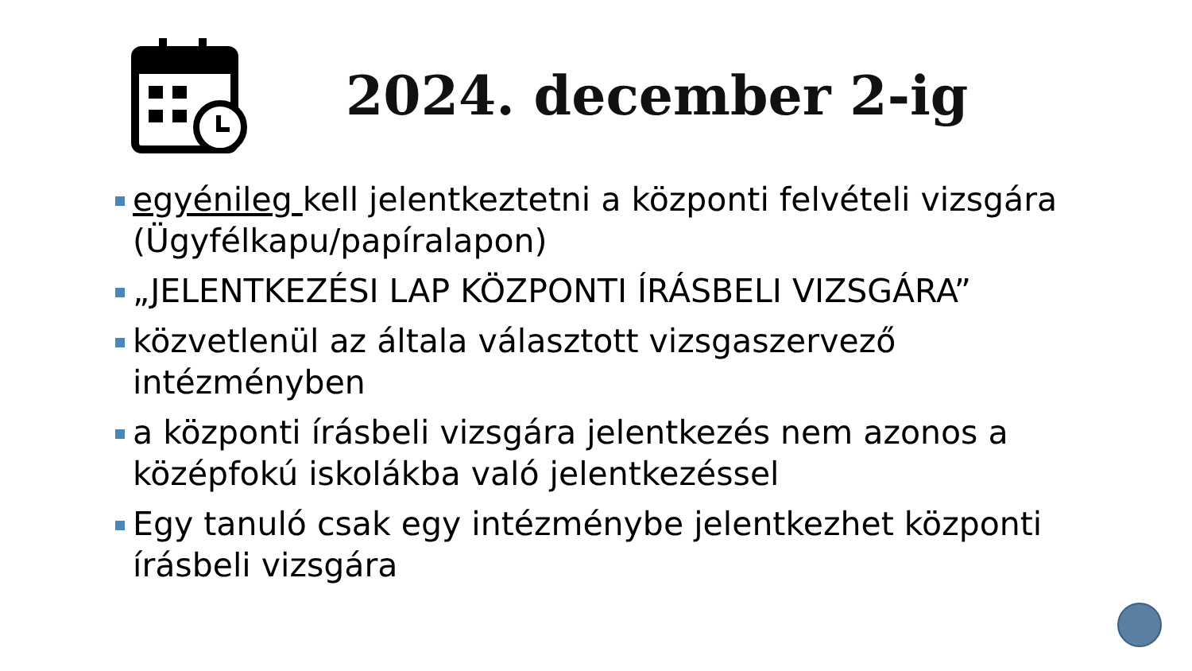2024. december 2-ig
egyénileg kell jelentkeztetni a központi felvételi vizsgára (Ügyfélkapu/papíralapon)
„JELENTKEZÉSI LAP KÖZPONTI ÍRÁSBELI VIZSGÁRA”
közvetlenül az általa választott vizsgaszervező intézményben
a központi írásbeli vizsgára jelentkezés nem azonos a középfokú iskolákba való jelentkezéssel
Egy tanuló csak egy intézménybe jelentkezhet központi írásbeli vizsgára